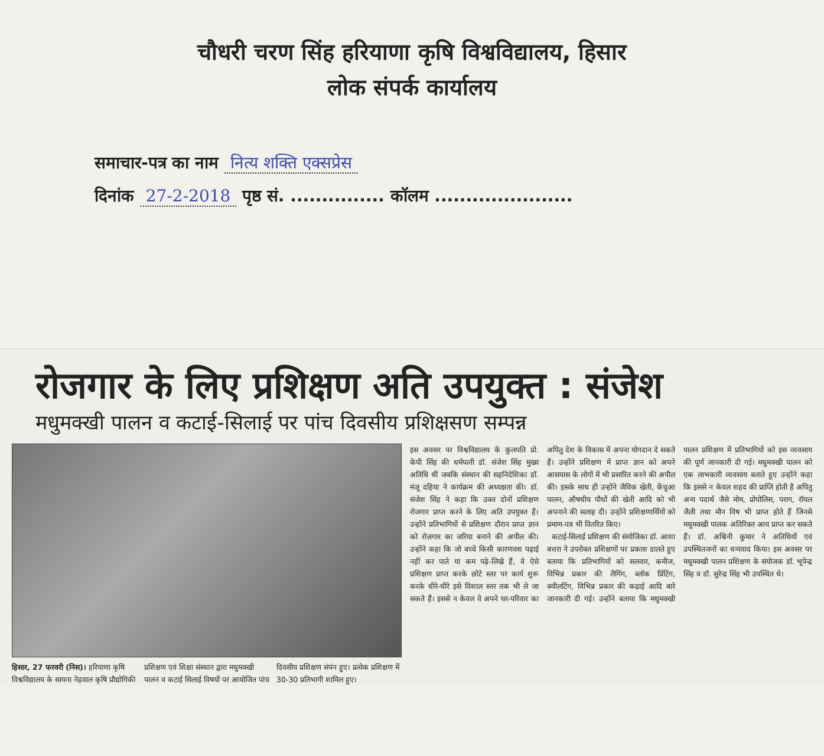चौधरी चरण सिंह हरियाणा कृषि विश्वविद्यालय, हिसार
लोक संपर्क कार्यालय
समाचार-पत्र का नाम नित्य शक्ति एक्सप्रेस
दिनांक 27-2-2018 पृष्ठ सं. ............... कॉलम ......................
रोजगार के लिए प्रशिक्षण अति उपयुक्त : संजेश
मधुमक्खी पालन व कटाई-सिलाई पर पांच दिवसीय प्रशिक्षसण सम्पन्न
हिसार, 27 फरवरी (निस)। हरियाणा कृषि विश्वविद्यालय के सायना नेहवाल कृषि प्रौद्योगिकी प्रशिक्षण एवं शिक्षा संस्थान द्वारा मधुमक्खी पालन व कटाई सिलाई विषयों पर आयोजित पांच दिवसीय प्रशिक्षण संपंन हुए। प्रत्येक प्रशिक्षण में 30-30 प्रतिभागी शामिल हुए।
इस अवसर पर विश्वविद्यालय के कुलपति प्रो. केपी सिंह की धर्मपत्नी डॉ. संजेश सिंह मुख्य अतिथि थीं जबकि संस्थान की सहनिदेशिका डॉ. मंजू दहिया ने कार्यक्रम की अध्यक्षता की। डॉ. संजेश सिंह ने कहा कि उक्त दोनों प्रशिक्षण रोजगार प्राप्त करने के लिए अति उपयुक्त हैं। उन्होंने प्रतिभागियों से प्रशिक्षण दौरान प्राप्त ज्ञान को रोज़गार का जरिया बनाने की अपील की। उन्होंने कहा कि जो बच्चे किसी कारणवश पढ़ाई नहीं कर पाते या कम पढ़े-लिखे हैं, वे ऐसे प्रशिक्षण प्राप्त करके छोटे स्तर पर कार्य शुरू करके धीरे-धीरे इसे विशाल स्तर तक भी ले जा सकते हैं। इससे न केवल वे अपने घर-परिवार का अपितु देश के विकास में अपना योगदान दे सकते हैं। उन्होंने प्रशिक्षण में प्राप्त ज्ञान को अपने आसपास के लोगों में भी प्रसारित करने की अपील की। इसके साथ ही उन्होंने जैविक खेती, केंचुआ पालन, औषधीय पौधों की खेती आदि को भी अपनाने की सलाह दी। उन्होंने प्रशिक्षणार्थियों को प्रमाण-पत्र भी वितरित किए।
कटाई-सिलाई प्रशिक्षण की संयोजिका डॉ. आशा बत्तरा ने उपरोक्त प्रशिक्षणों पर प्रकाश डालते हुए बताया कि प्रतिभागियों को सलवार, कमीज, विभिन्न प्रकार की लैगिंग, ब्लॉक प्रिंटिंग, क्वीलटिंग, विभिन्न प्रकार की कढ़ाई आदि बारे जानकारी दी गई। उन्होंने बताया कि मधुमक्खी पालन प्रशिक्षण में प्रतिभागियों को इस व्यवसाय की पूर्ण जानकारी दी गई। मधुमक्खी पालन को एक लाभकारी व्यवसाय बताते हुए उन्होंने कहा कि इससे न केवल शहद की प्राप्ति होती है अपितु अन्य पदार्थ जैसे मोम, प्रोपोलिस, पराग, रॉयल जैली तथा मौन विष भी प्राप्त होते हैं जिनसे मधुमक्खी पालक अतिरिक्त आय प्राप्त कर सकते हैं। डॉ. अश्विनी कुमार ने अतिथियों एवं उपस्थितजनों का धन्यवाद किया। इस अवसर पर मधुमक्खी पालन प्रशिक्षण के संयोजक डॉ. भूपेन्द्र सिंह व डॉ. सुरेन्द्र सिंह भी उपस्थित थे।